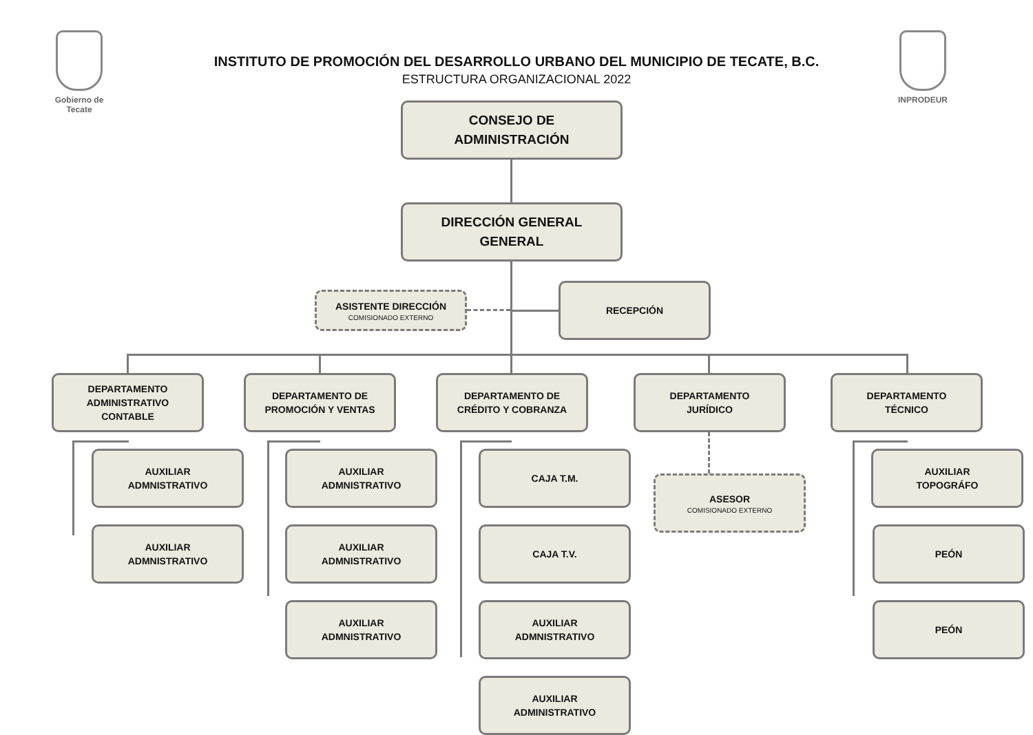Gobierno de
Tecate
INPRODEUR
INSTITUTO DE PROMOCIÓN DEL DESARROLLO URBANO DEL MUNICIPIO DE TECATE, B.C.
ESTRUCTURA ORGANIZACIONAL 2022
CONSEJO DE
ADMINISTRACIÓN
DIRECCIÓN GENERAL
GENERAL
ASISTENTE DIRECCIÓN
COMISIONADO EXTERNO
RECEPCIÓN
DEPARTAMENTO
ADMINISTRATIVO
CONTABLE
AUXILIAR
ADMNISTRATIVO
AUXILIAR
ADMNISTRATIVO
DEPARTAMENTO DE
PROMOCIÓN Y VENTAS
AUXILIAR
ADMNISTRATIVO
AUXILIAR
ADMNISTRATIVO
AUXILIAR
ADMNISTRATIVO
DEPARTAMENTO DE
CRÉDITO Y COBRANZA
CAJA T.M.
CAJA T.V.
AUXILIAR
ADMNISTRATIVO
AUXILIAR
ADMINISTRATIVO
DEPARTAMENTO
JURÍDICO
ASESOR
COMISIONADO EXTERNO
DEPARTAMENTO
TÉCNICO
AUXILIAR
TOPOGRÁFO
PEÓN
PEÓN